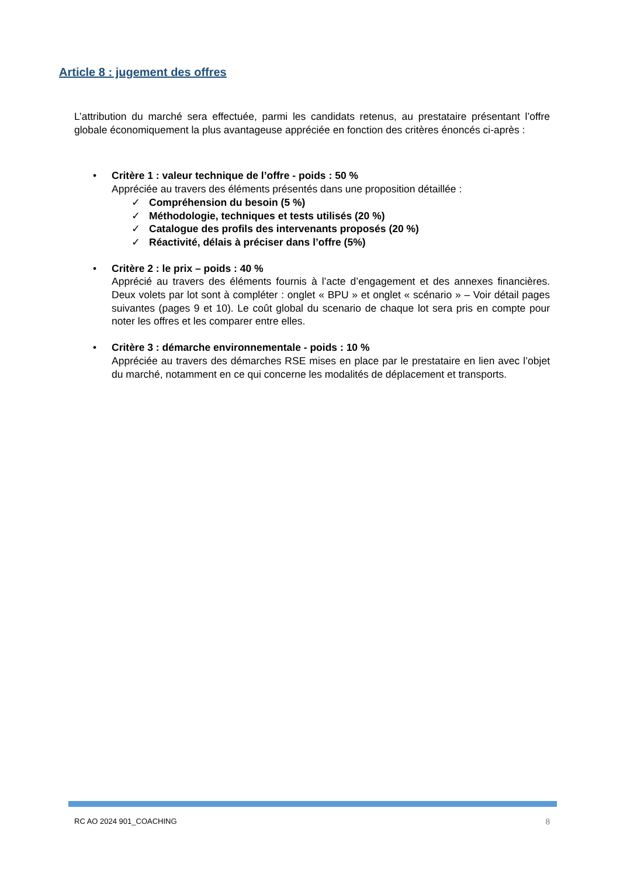Article 8 : jugement des offres
L’attribution du marché sera effectuée, parmi les candidats retenus, au prestataire présentant l’offre globale économiquement la plus avantageuse appréciée en fonction des critères énoncés ci-après :
• Critère 1 : valeur technique de l’offre - poids : 50 %
Appréciée au travers des éléments présentés dans une proposition détaillée :
✓ Compréhension du besoin (5 %)
✓ Méthodologie, techniques et tests utilisés (20 %)
✓ Catalogue des profils des intervenants proposés (20 %)
✓ Réactivité, délais à préciser dans l’offre (5%)
• Critère 2 : le prix – poids : 40 %
Apprécié au travers des éléments fournis à l’acte d’engagement et des annexes financières. Deux volets par lot sont à compléter : onglet « BPU » et onglet « scénario » – Voir détail pages suivantes (pages 9 et 10). Le coût global du scenario de chaque lot sera pris en compte pour noter les offres et les comparer entre elles.
• Critère 3 : démarche environnementale - poids : 10 %
Appréciée au travers des démarches RSE mises en place par le prestataire en lien avec l’objet du marché, notamment en ce qui concerne les modalités de déplacement et transports.
RC AO 2024 901_COACHING 8